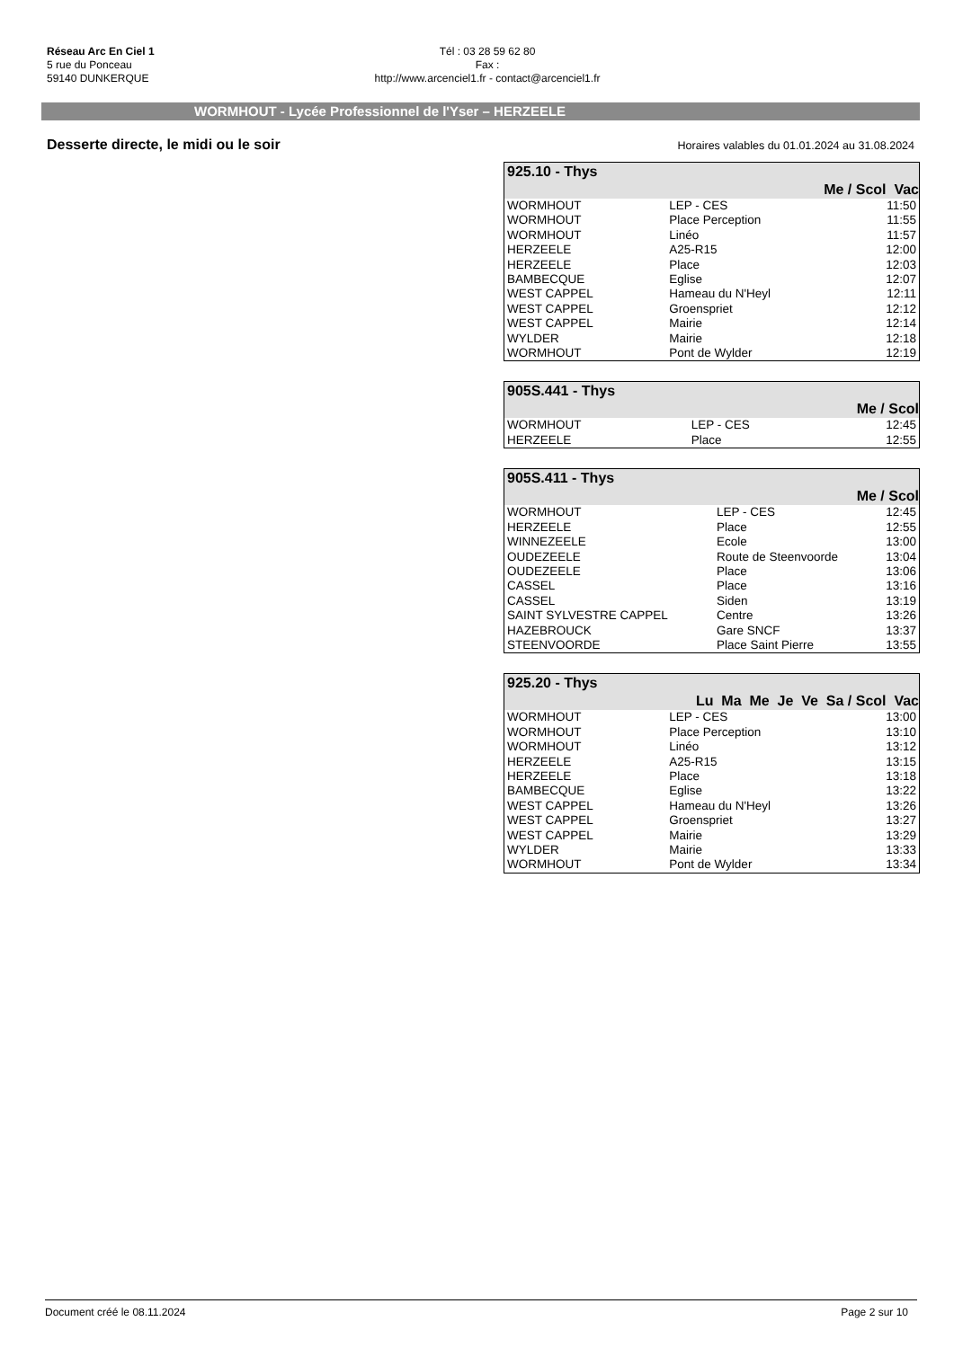Réseau Arc En Ciel 1
5 rue du Ponceau
59140 DUNKERQUE
Tél : 03 28 59 62 80
Fax :
http://www.arcenciel1.fr - contact@arcenciel1.fr
WORMHOUT - Lycée Professionnel de l'Yser – HERZEELE
Desserte directe, le midi ou le soir
Horaires valables du 01.01.2024 au 31.08.2024
| 925.10 - Thys | | |
| Me / Scol Vac | | |
| WORMHOUT | LEP - CES | 11:50 |
| WORMHOUT | Place Perception | 11:55 |
| WORMHOUT | Linéo | 11:57 |
| HERZEELE | A25-R15 | 12:00 |
| HERZEELE | Place | 12:03 |
| BAMBECQUE | Eglise | 12:07 |
| WEST CAPPEL | Hameau du N'Heyl | 12:11 |
| WEST CAPPEL | Groenspriet | 12:12 |
| WEST CAPPEL | Mairie | 12:14 |
| WYLDER | Mairie | 12:18 |
| WORMHOUT | Pont de Wylder | 12:19 |
| 905S.441 - Thys | | |
| Me / Scol | | |
| WORMHOUT | LEP - CES | 12:45 |
| HERZEELE | Place | 12:55 |
| 905S.411 - Thys | | |
| Me / Scol | | |
| WORMHOUT | LEP - CES | 12:45 |
| HERZEELE | Place | 12:55 |
| WINNEZEELE | Ecole | 13:00 |
| OUDEZEELE | Route de Steenvoorde | 13:04 |
| OUDEZEELE | Place | 13:06 |
| CASSEL | Place | 13:16 |
| CASSEL | Siden | 13:19 |
| SAINT SYLVESTRE CAPPEL | Centre | 13:26 |
| HAZEBROUCK | Gare SNCF | 13:37 |
| STEENVOORDE | Place Saint Pierre | 13:55 |
| 925.20 - Thys | | |
| Lu Ma Me Je Ve Sa / Scol Vac | | |
| WORMHOUT | LEP - CES | 13:00 |
| WORMHOUT | Place Perception | 13:10 |
| WORMHOUT | Linéo | 13:12 |
| HERZEELE | A25-R15 | 13:15 |
| HERZEELE | Place | 13:18 |
| BAMBECQUE | Eglise | 13:22 |
| WEST CAPPEL | Hameau du N'Heyl | 13:26 |
| WEST CAPPEL | Groenspriet | 13:27 |
| WEST CAPPEL | Mairie | 13:29 |
| WYLDER | Mairie | 13:33 |
| WORMHOUT | Pont de Wylder | 13:34 |
Document créé le 08.11.2024 Page 2 sur 10